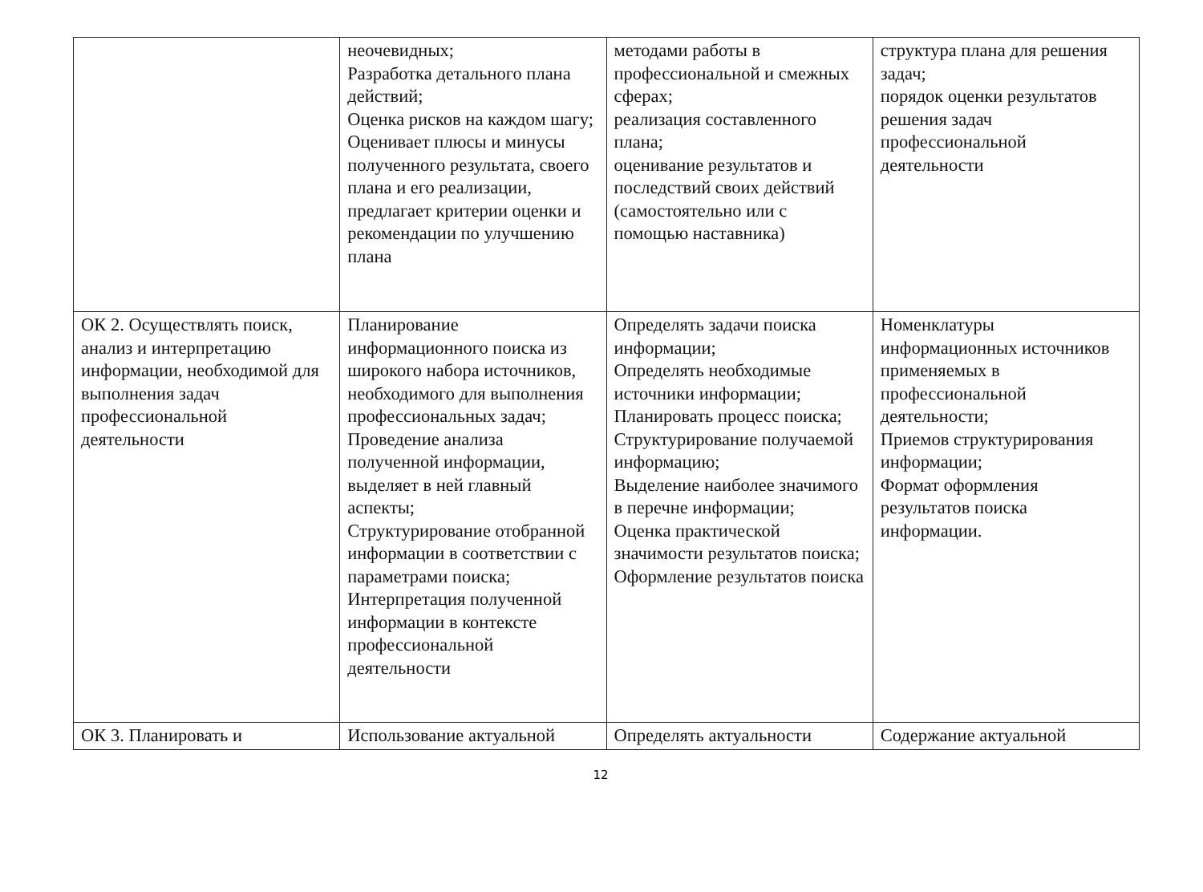| | неочевидных; Разработка детального плана действий; Оценка рисков на каждом шагу; Оценивает плюсы и минусы полученного результата, своего плана и его реализации, предлагает критерии оценки и рекомендации по улучшению плана | методами работы в профессиональной и смежных сферах; реализация составленного плана; оценивание результатов и последствий своих действий (самостоятельно или с помощью наставника) | структура плана для решения задач; порядок оценки результатов решения задач профессиональной деятельности |
| ОК 2. Осуществлять поиск, анализ и интерпретацию информации, необходимой для выполнения задач профессиональной деятельности | Планирование информационного поиска из широкого набора источников, необходимого для выполнения профессиональных задач; Проведение анализа полученной информации, выделяет в ней главный аспекты; Структурирование отобранной информации в соответствии с параметрами поиска; Интерпретация полученной информации в контексте профессиональной деятельности | Определять задачи поиска информации; Определять необходимые источники информации; Планировать процесс поиска; Структурирование получаемой информацию; Выделение наиболее значимого в перечне информации; Оценка практической значимости результатов поиска; Оформление результатов поиска | Номенклатуры информационных источников применяемых в профессиональной деятельности; Приемов структурирования информации; Формат оформления результатов поиска информации. |
| ОК 3. Планировать и | Использование актуальной | Определять актуальности | Содержание актуальной |
12